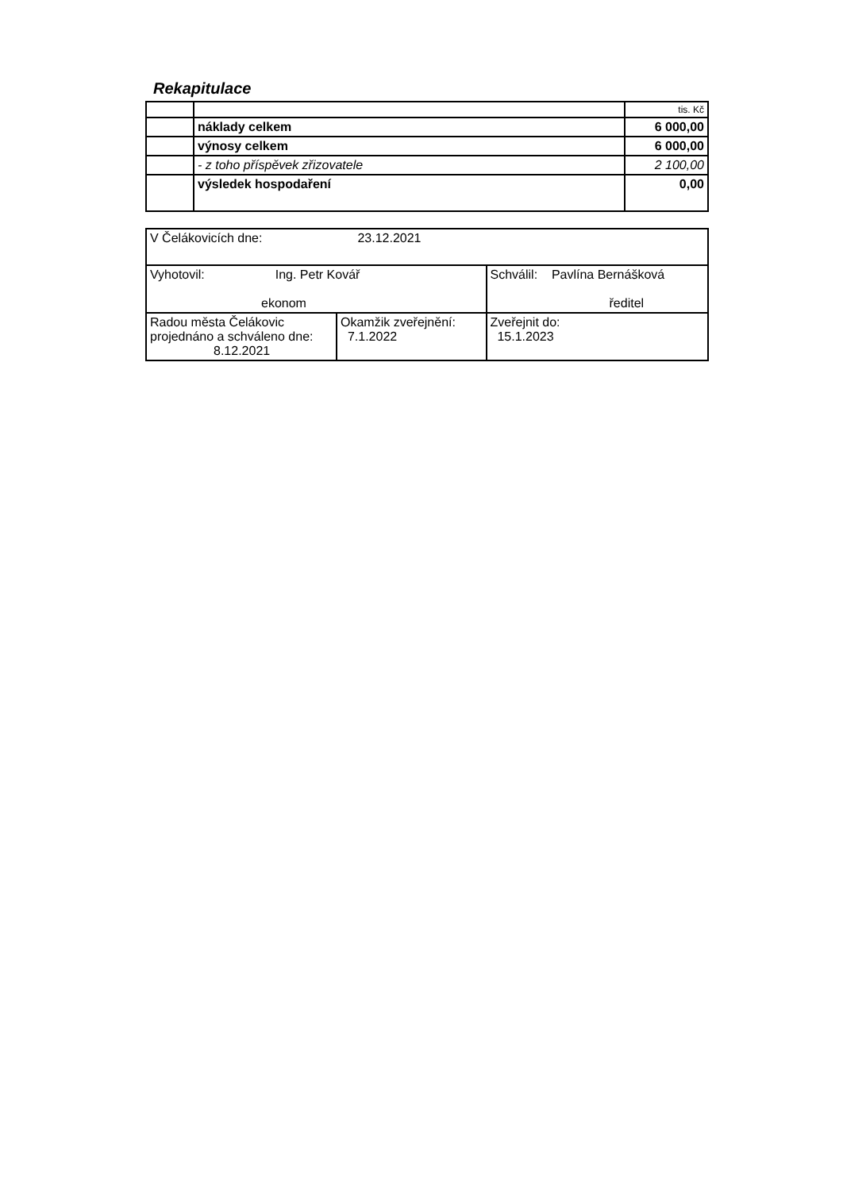Rekapitulace
| | | tis. Kč |
| | náklady celkem | 6 000,00 |
| | výnosy celkem | 6 000,00 |
| | - z toho příspěvek zřizovatele | 2 100,00 |
| | výsledek hospodaření | 0,00 |
| V Čelákovicích dne: 23.12.2021 | | |
| Vyhotovil: Ing. Petr Kovář ekonom | | Schválil: Pavlína Bernášková ředitel |
| Radou města Čelákovic projednáno a schváleno dne: 8.12.2021 | Okamžik zveřejnění: 7.1.2022 | Zveřejnit do: 15.1.2023 |